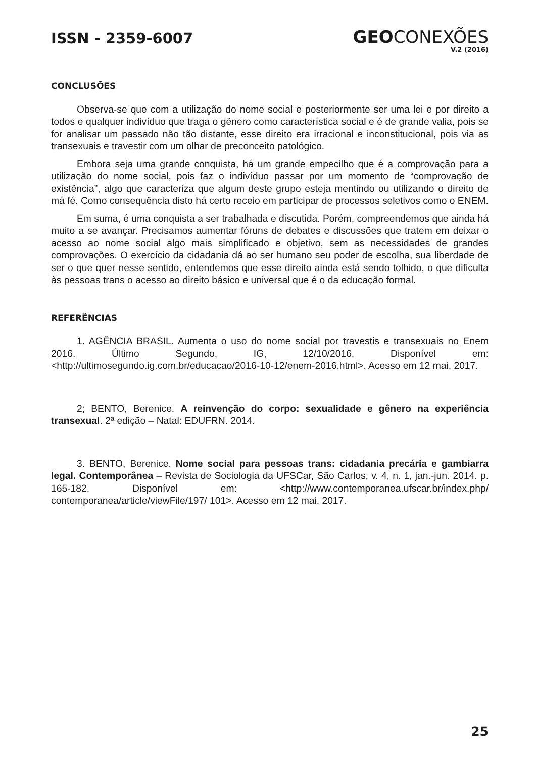ISSN - 2359-6007
GEOCONEXÕES
V.2 (2016)
CONCLUSÕES
Observa-se que com a utilização do nome social e posteriormente ser uma lei e por direito a todos e qualquer indivíduo que traga o gênero como característica social e é de grande valia, pois se for analisar um passado não tão distante, esse direito era irracional e inconstitucional, pois via as transexuais e travestir com um olhar de preconceito patológico.
Embora seja uma grande conquista, há um grande empecilho que é a comprovação para a utilização do nome social, pois faz o indivíduo passar por um momento de “comprovação de existência”, algo que caracteriza que algum deste grupo esteja mentindo ou utilizando o direito de má fé. Como consequência disto há certo receio em participar de processos seletivos como o ENEM.
Em suma, é uma conquista a ser trabalhada e discutida. Porém, compreendemos que ainda há muito a se avançar. Precisamos aumentar fóruns de debates e discussões que tratem em deixar o acesso ao nome social algo mais simplificado e objetivo, sem as necessidades de grandes comprovações. O exercício da cidadania dá ao ser humano seu poder de escolha, sua liberdade de ser o que quer nesse sentido, entendemos que esse direito ainda está sendo tolhido, o que dificulta às pessoas trans o acesso ao direito básico e universal que é o da educação formal.
REFERÊNCIAS
1. AGÊNCIA BRASIL. Aumenta o uso do nome social por travestis e transexuais no Enem 2016. Último Segundo, IG, 12/10/2016. Disponível em: <http://ultimosegundo.ig.com.br/educacao/2016-10-12/enem-2016.html>. Acesso em 12 mai. 2017.
2; BENTO, Berenice. A reinvenção do corpo: sexualidade e gênero na experiência transexual. 2ª edição – Natal: EDUFRN. 2014.
3. BENTO, Berenice. Nome social para pessoas trans: cidadania precária e gambiarra legal. Contemporânea – Revista de Sociologia da UFSCar, São Carlos, v. 4, n. 1, jan.-jun. 2014. p. 165-182. Disponível em: <http://www.contemporanea.ufscar.br/index.php/ contemporanea/article/viewFile/197/ 101>. Acesso em 12 mai. 2017.
25